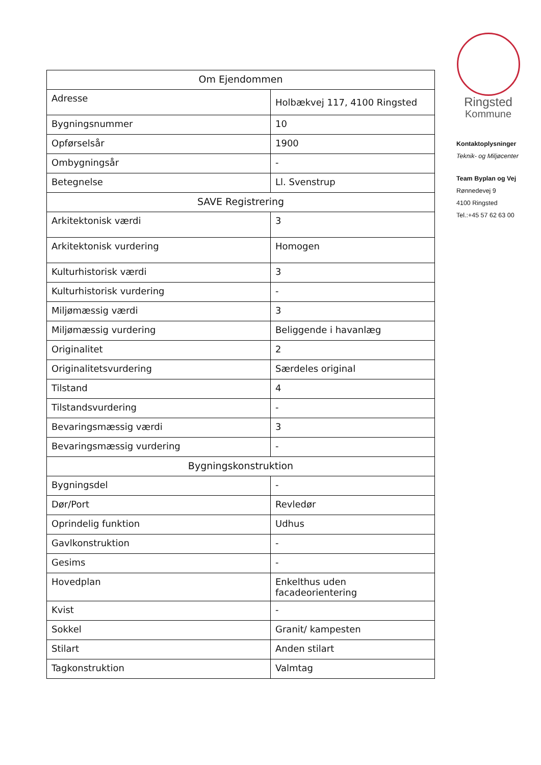| Om Ejendommen | |
| --- | --- |
| Adresse | Holbækvej 117, 4100 Ringsted |
| Bygningsnummer | 10 |
| Opførselsår | 1900 |
| Ombygningsår | - |
| Betegnelse | Ll. Svenstrup |
| SAVE Registrering | |
| Arkitektonisk værdi | 3 |
| Arkitektonisk vurdering | Homogen |
| Kulturhistorisk værdi | 3 |
| Kulturhistorisk vurdering | - |
| Miljømæssig værdi | 3 |
| Miljømæssig vurdering | Beliggende i havanlæg |
| Originalitet | 2 |
| Originalitetsvurdering | Særdeles original |
| Tilstand | 4 |
| Tilstandsvurdering | - |
| Bevaringsmæssig værdi | 3 |
| Bevaringsmæssig vurdering | - |
| Bygningskonstruktion | |
| Bygningsdel | - |
| Dør/Port | Revledør |
| Oprindelig funktion | Udhus |
| Gavlkonstruktion | - |
| Gesims | - |
| Hovedplan | Enkelthus uden facadeorientering |
| Kvist | - |
| Sokkel | Granit/ kampesten |
| Stilart | Anden stilart |
| Tagkonstruktion | Valmtag |
Ringsted
Kommune
Kontaktoplysninger
Teknik- og Miljøcenter
Team Byplan og Vej
Rønnedevej 9
4100 Ringsted
Tel.:+45 57 62 63 00